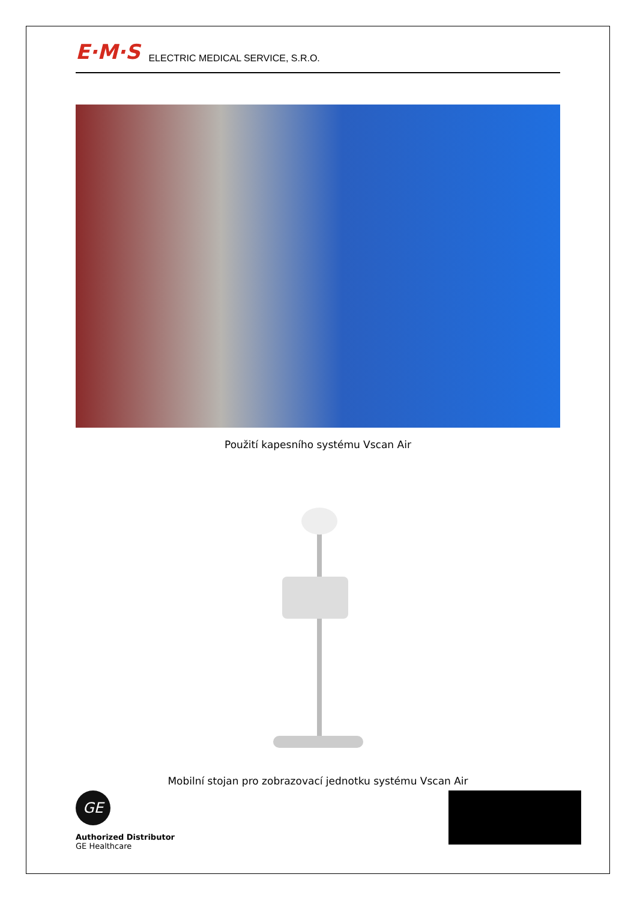E·M·S ELECTRIC MEDICAL SERVICE, S.R.O.
Použití kapesního systému Vscan Air
Mobilní stojan pro zobrazovací jednotku systému Vscan Air
GE
Authorized Distributor
GE Healthcare